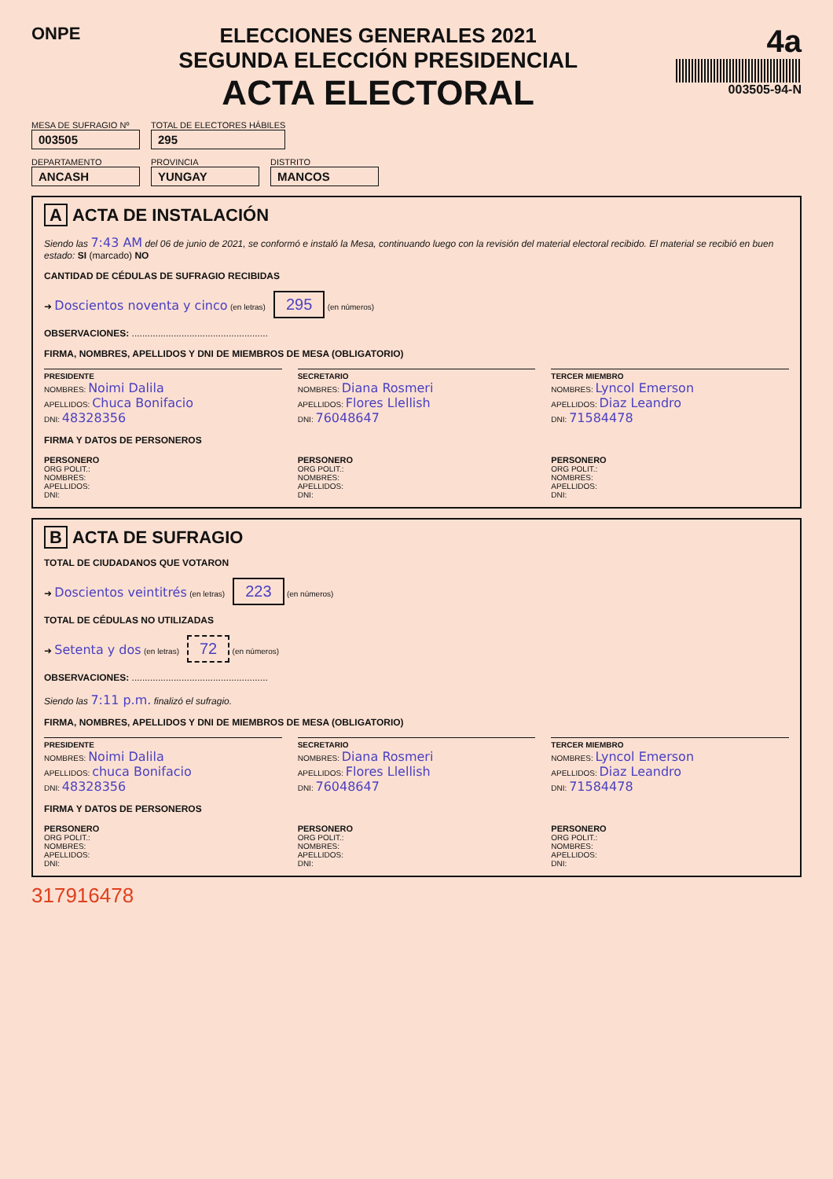ONPE
ELECCIONES GENERALES 2021
SEGUNDA ELECCIÓN PRESIDENCIAL
ACTA ELECTORAL
4a
003505-94-N
MESA DE SUFRAGIO Nº
003505
TOTAL DE ELECTORES HÁBILES
295
DEPARTAMENTO
ANCASH
PROVINCIA
YUNGAY
DISTRITO
MANCOS
A ACTA DE INSTALACIÓN
Siendo las 7:43 AM del 06 de junio de 2021, se conformó e instaló la Mesa, continuando luego con la revisión del material electoral recibido. El material se recibió en buen estado: SI (marcado) NO
CANTIDAD DE CÉDULAS DE SUFRAGIO RECIBIDAS
➜ Doscientos noventa y cinco (en letras) 295 (en números)
OBSERVACIONES: ....................................................
FIRMA, NOMBRES, APELLIDOS Y DNI DE MIEMBROS DE MESA (OBLIGATORIO)
PRESIDENTE
NOMBRES: Noimi Dalila
APELLIDOS: Chuca Bonifacio
DNI: 48328356
SECRETARIO
NOMBRES: Diana Rosmeri
APELLIDOS: Flores Llellish
DNI: 76048647
TERCER MIEMBRO
NOMBRES: Lyncol Emerson
APELLIDOS: Diaz Leandro
DNI: 71584478
FIRMA Y DATOS DE PERSONEROS
PERSONERO
ORG POLIT.:
NOMBRES:
APELLIDOS:
DNI:
PERSONERO
ORG POLIT.:
NOMBRES:
APELLIDOS:
DNI:
PERSONERO
ORG POLIT.:
NOMBRES:
APELLIDOS:
DNI:
B ACTA DE SUFRAGIO
TOTAL DE CIUDADANOS QUE VOTARON
➜ Doscientos veintitrés (en letras) 223 (en números)
TOTAL DE CÉDULAS NO UTILIZADAS
➜ Setenta y dos (en letras) 72 (en números)
OBSERVACIONES: ....................................................
Siendo las 7:11 p.m. finalizó el sufragio.
FIRMA, NOMBRES, APELLIDOS Y DNI DE MIEMBROS DE MESA (OBLIGATORIO)
PRESIDENTE
NOMBRES: Noimi Dalila
APELLIDOS: chuca Bonifacio
DNI: 48328356
SECRETARIO
NOMBRES: Diana Rosmeri
APELLIDOS: Flores Llellish
DNI: 76048647
TERCER MIEMBRO
NOMBRES: Lyncol Emerson
APELLIDOS: Diaz Leandro
DNI: 71584478
FIRMA Y DATOS DE PERSONEROS
PERSONERO
ORG POLIT.:
NOMBRES:
APELLIDOS:
DNI:
PERSONERO
ORG POLIT.:
NOMBRES:
APELLIDOS:
DNI:
PERSONERO
ORG POLIT.:
NOMBRES:
APELLIDOS:
DNI:
317916478